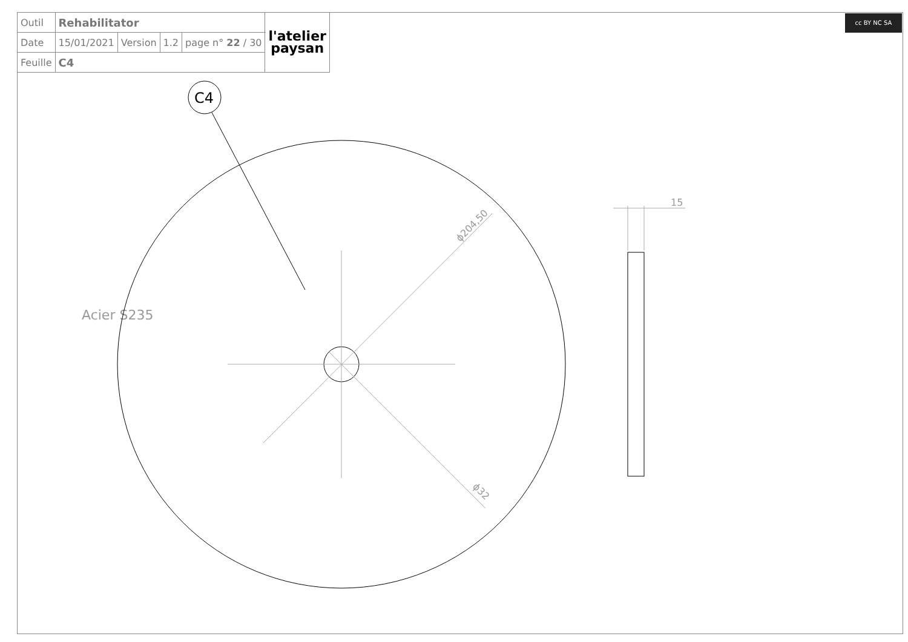| Outil | Rehabilitator | | | | l'atelier paysan |
| Date | 15/01/2021 | Version | 1.2 | page n° 22 / 30 | |
| Feuille | C4 | | | | |
cc BY NC SA
Acier S235
C4
ϕ204,50
ϕ32
15